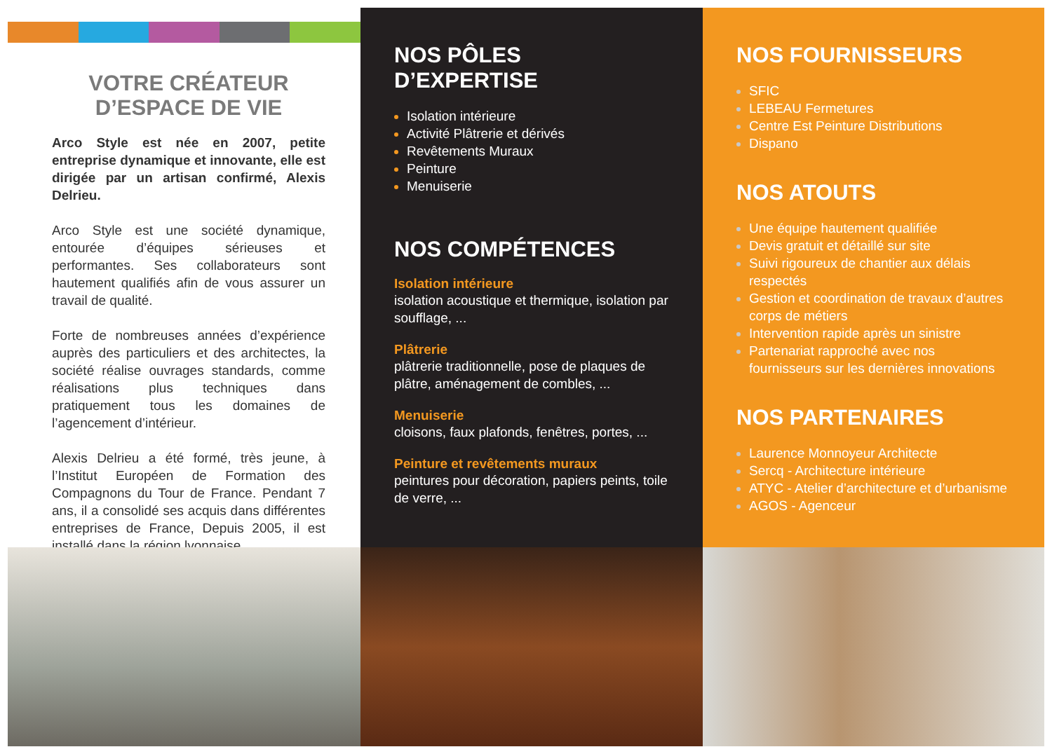VOTRE CRÉATEUR
D’ESPACE DE VIE
Arco Style est née en 2007, petite entreprise dynamique et innovante, elle est dirigée par un artisan confirmé, Alexis Delrieu.
Arco Style est une société dynamique, entourée d’équipes sérieuses et performantes. Ses collaborateurs sont hautement qualifiés afin de vous assurer un travail de qualité.
Forte de nombreuses années d’expérience auprès des particuliers et des architectes, la société réalise ouvrages standards, comme réalisations plus techniques dans pratiquement tous les domaines de l’agencement d’intérieur.
Alexis Delrieu a été formé, très jeune, à l’Institut Européen de Formation des Compagnons du Tour de France. Pendant 7 ans, il a consolidé ses acquis dans différentes entreprises de France, Depuis 2005, il est installé dans la région lyonnaise.
NOS PÔLES D’EXPERTISE
Isolation intérieure
Activité Plâtrerie et dérivés
Revêtements Muraux
Peinture
Menuiserie
NOS COMPÉTENCES
Isolation intérieure
isolation acoustique et thermique, isolation par soufflage, ...
Plâtrerie
plâtrerie traditionnelle, pose de plaques de plâtre, aménagement de combles, ...
Menuiserie
cloisons, faux plafonds, fenêtres, portes, ...
Peinture et revêtements muraux
peintures pour décoration, papiers peints, toile de verre, ...
NOS FOURNISSEURS
SFIC
LEBEAU Fermetures
Centre Est Peinture Distributions
Dispano
NOS ATOUTS
Une équipe hautement qualifiée
Devis gratuit et détaillé sur site
Suivi rigoureux de chantier aux délais respectés
Gestion et coordination de travaux d’autres corps de métiers
Intervention rapide après un sinistre
Partenariat rapproché avec nos fournisseurs sur les dernières innovations
NOS PARTENAIRES
Laurence Monnoyeur Architecte
Sercq - Architecture intérieure
ATYC - Atelier d’architecture et d’urbanisme
AGOS - Agenceur